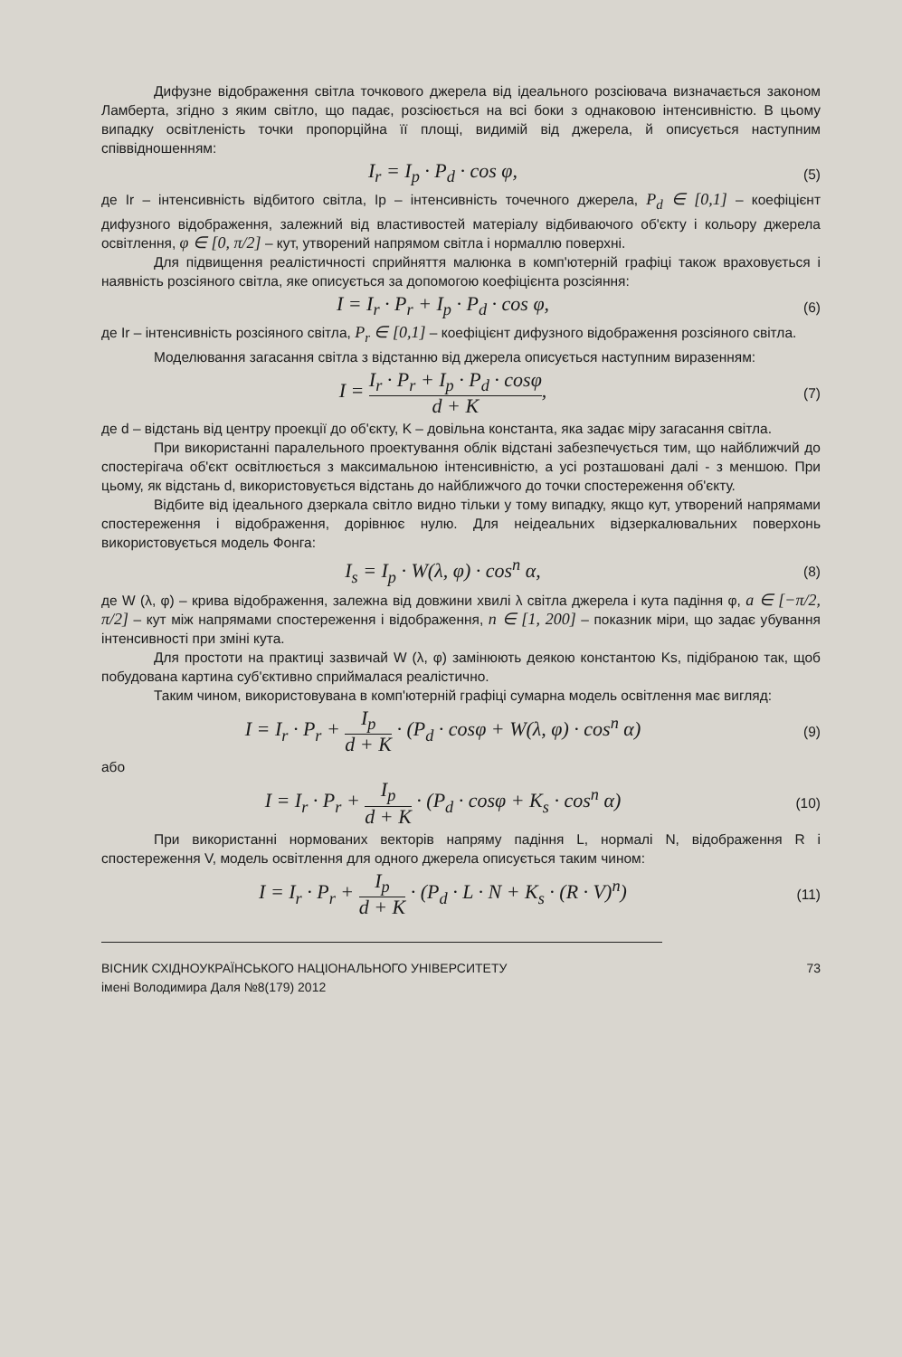Дифузне відображення світла точкового джерела від ідеального розсіювача визначається законом Ламберта, згідно з яким світло, що падає, розсіюється на всі боки з однаковою інтенсивністю. В цьому випадку освітленість точки пропорційна її площі, видимій від джерела, й описується наступним співвідношенням:
I<sub>r</sub> = I<sub>p</sub> · P<sub>d</sub> · cos φ,
(5)
де Ir – інтенсивність відбитого світла, Ip – інтенсивність точечного джерела, P<sub>d</sub> ∈ [0,1] – коефіцієнт дифузного відображення, залежний від властивостей матеріалу відбиваючого об'єкту і кольору джерела освітлення, φ ∈ [0, π/2] – кут, утворений напрямом світла і нормаллю поверхні.
Для підвищення реалістичності сприйняття малюнка в комп'ютерній графіці також враховується і наявність розсіяного світла, яке описується за допомогою коефіцієнта розсіяння:
I = I<sub>r</sub> · P<sub>r</sub> + I<sub>p</sub> · P<sub>d</sub> · cos φ,
(6)
де Ir – інтенсивність розсіяного світла, P<sub>r</sub> ∈ [0,1] – коефіцієнт дифузного відображення розсіяного світла.
Моделювання загасання світла з відстанню від джерела описується наступним виразенням:
I = I<sub>r</sub> · P<sub>r</sub> + I<sub>p</sub> · P<sub>d</sub> · cosφ d + K,
(7)
де d – відстань від центру проекції до об'єкту, K – довільна константа, яка задає міру загасання світла.
При використанні паралельного проектування облік відстані забезпечується тим, що найближчий до спостерігача об'єкт освітлюється з максимальною інтенсивністю, а усі розташовані далі - з меншою. При цьому, як відстань d, використовується відстань до найближчого до точки спостереження об'єкту.
Відбите від ідеального дзеркала світло видно тільки у тому випадку, якщо кут, утворений напрямами спостереження і відображення, дорівнює нулю. Для неідеальних відзеркалювальних поверхонь використовується модель Фонга:
I<sub>s</sub> = I<sub>p</sub> · W(λ, φ) · cos<sup>n</sup> α,
(8)
де W (λ, φ) – крива відображення, залежна від довжини хвилі λ світла джерела і кута падіння φ, a ∈ [−π/2, π/2] – кут між напрямами спостереження і відображення, n ∈ [1, 200] – показник міри, що задає убування інтенсивності при зміні кута.
Для простоти на практиці зазвичай W (λ, φ) замінюють деякою константою Ks, підібраною так, щоб побудована картина суб'єктивно сприймалася реалістично.
Таким чином, використовувана в комп'ютерній графіці сумарна модель освітлення має вигляд:
I = I<sub>r</sub> · P<sub>r</sub> + I<sub>p</sub> d + K · (P<sub>d</sub> · cosφ + W(λ, φ) · cos<sup>n</sup> α)
(9)
або
I = I<sub>r</sub> · P<sub>r</sub> + I<sub>p</sub> d + K · (P<sub>d</sub> · cosφ + K<sub>s</sub> · cos<sup>n</sup> α)
(10)
При використанні нормованих векторів напряму падіння L, нормалі N, відображення R і спостереження V, модель освітлення для одного джерела описується таким чином:
I = I<sub>r</sub> · P<sub>r</sub> + I<sub>p</sub> d + K · (P<sub>d</sub> · L · N + K<sub>s</sub> · (R · V)<sup>n</sup>)
(11)
ВІСНИК СХІДНОУКРАЇНСЬКОГО НАЦІОНАЛЬНОГО УНІВЕРСИТЕТУ
імені Володимира Даля №8(179) 2012
73